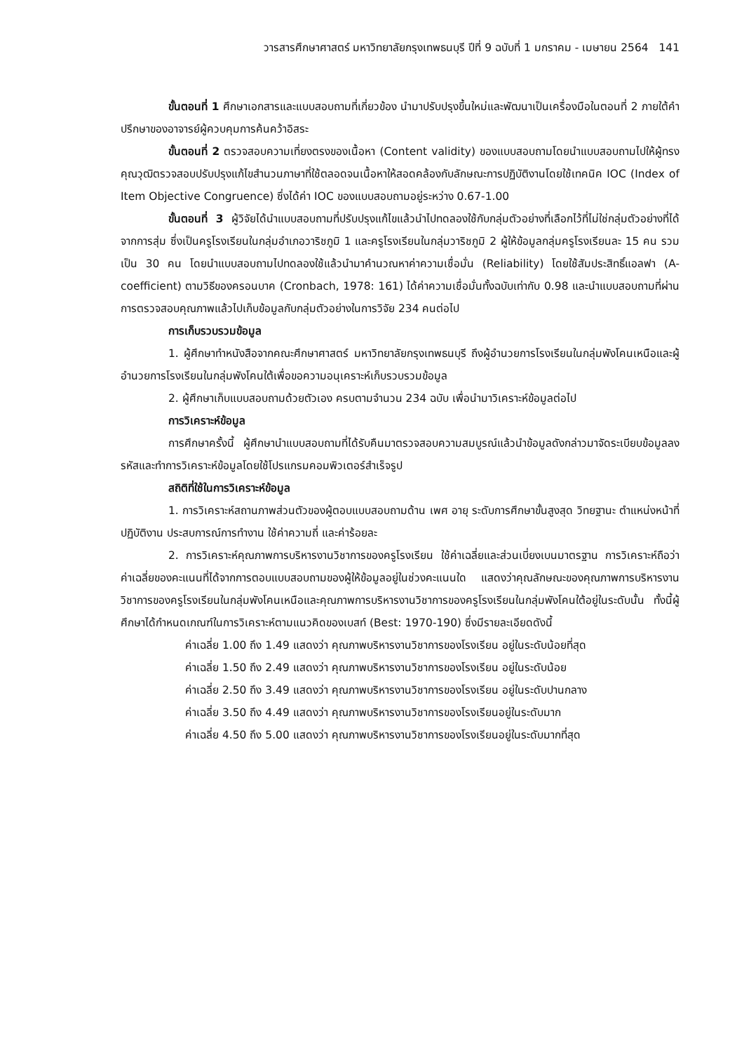วารสารศึกษาศาสตร์ มหาวิทยาลัยกรุงเทพธนบุรี ปีที่ 9 ฉบับที่ 1 มกราคม - เมษายน 2564 141
ขั้นตอนที่ 1 ศึกษาเอกสารและแบบสอบถามที่เกี่ยวข้อง นำมาปรับปรุงขึ้นใหม่และพัฒนาเป็นเครื่องมือในตอนที่ 2 ภายใต้คำปรึกษาของอาจารย์ผู้ควบคุมการค้นคว้าอิสระ
ขั้นตอนที่ 2 ตรวจสอบความเที่ยงตรงของเนื้อหา (Content validity) ของแบบสอบถามโดยนำแบบสอบถามไปให้ผู้ทรงคุณวุฒิตรวจสอบปรับปรุงแก้ไขสำนวนภาษาที่ใช้ตลอดจนเนื้อหาให้สอดคล้องกับลักษณะการปฏิบัติงานโดยใช้เทคนิค IOC (Index of Item Objective Congruence) ซึ่งได้ค่า IOC ของแบบสอบถามอยู่ระหว่าง 0.67-1.00
ขั้นตอนที่ 3 ผู้วิจัยได้นำแบบสอบถามที่ปรับปรุงแก้ไขแล้วนำไปทดลองใช้กับกลุ่มตัวอย่างที่เลือกไว้ที่ไม่ใช่กลุ่มตัวอย่างที่ได้จากการสุ่ม ซึ่งเป็นครูโรงเรียนในกลุ่มอำเภอวาริชภูมิ 1 และครูโรงเรียนในกลุ่มวาริชภูมิ 2 ผู้ให้ข้อมูลกลุ่มครูโรงเรียนละ 15 คน รวมเป็น 30 คน โดยนำแบบสอบถามไปทดลองใช้แล้วนำมาคำนวณหาค่าความเชื่อมั่น (Reliability) โดยใช้สัมประสิทธิ์แอลฟา (A-coefficient) ตามวิธีของครอนบาค (Cronbach, 1978: 161) ได้ค่าความเชื่อมั่นทั้งฉบับเท่ากับ 0.98 และนำแบบสอบถามที่ผ่านการตรวจสอบคุณภาพแล้วไปเก็บข้อมูลกับกลุ่มตัวอย่างในการวิจัย 234 คนต่อไป
การเก็บรวบรวมข้อมูล
1. ผู้ศึกษาทำหนังสือจากคณะศึกษาศาสตร์ มหาวิทยาลัยกรุงเทพธนบุรี ถึงผู้อำนวยการโรงเรียนในกลุ่มพังโคนเหนือและผู้อำนวยการโรงเรียนในกลุ่มพังโคนใต้เพื่อขอความอนุเคราะห์เก็บรวบรวมข้อมูล
2. ผู้ศึกษาเก็บแบบสอบถามด้วยตัวเอง ครบตามจำนวน 234 ฉบับ เพื่อนำมาวิเคราะห์ข้อมูลต่อไป
การวิเคราะห์ข้อมูล
การศึกษาครั้งนี้ ผู้ศึกษานำแบบสอบถามที่ได้รับคืนมาตรวจสอบความสมบูรณ์แล้วนำข้อมูลดังกล่าวมาจัดระเบียบข้อมูลลงรหัสและทำการวิเคราะห์ข้อมูลโดยใช้โปรแกรมคอมพิวเตอร์สำเร็จรูป
สถิติที่ใช้ในการวิเคราะห์ข้อมูล
1. การวิเคราะห์สถานภาพส่วนตัวของผู้ตอบแบบสอบถามด้าน เพศ อายุ ระดับการศึกษาขั้นสูงสุด วิทยฐานะ ตำแหน่งหน้าที่ปฏิบัติงาน ประสบการณ์การทำงาน ใช้ค่าความถี่ และค่าร้อยละ
2. การวิเคราะห์คุณภาพการบริหารงานวิชาการของครูโรงเรียน ใช้ค่าเฉลี่ยและส่วนเบี่ยงเบนมาตรฐาน การวิเคราะห์ถือว่า ค่าเฉลี่ยของคะแนนที่ได้จากการตอบแบบสอบถามของผู้ให้ข้อมูลอยู่ในช่วงคะแนนใด แสดงว่าคุณลักษณะของคุณภาพการบริหารงานวิชาการของครูโรงเรียนในกลุ่มพังโคนเหนือและคุณภาพการบริหารงานวิชาการของครูโรงเรียนในกลุ่มพังโคนใต้อยู่ในระดับนั้น ทั้งนี้ผู้ศึกษาได้กำหนดเกณฑ์ในการวิเคราะห์ตามแนวคิดของเบสท์ (Best: 1970-190) ซึ่งมีรายละเอียดดังนี้
ค่าเฉลี่ย 1.00 ถึง 1.49 แสดงว่า คุณภาพบริหารงานวิชาการของโรงเรียน อยู่ในระดับน้อยที่สุด
ค่าเฉลี่ย 1.50 ถึง 2.49 แสดงว่า คุณภาพบริหารงานวิชาการของโรงเรียน อยู่ในระดับน้อย
ค่าเฉลี่ย 2.50 ถึง 3.49 แสดงว่า คุณภาพบริหารงานวิชาการของโรงเรียน อยู่ในระดับปานกลาง
ค่าเฉลี่ย 3.50 ถึง 4.49 แสดงว่า คุณภาพบริหารงานวิชาการของโรงเรียนอยู่ในระดับมาก
ค่าเฉลี่ย 4.50 ถึง 5.00 แสดงว่า คุณภาพบริหารงานวิชาการของโรงเรียนอยู่ในระดับมากที่สุด